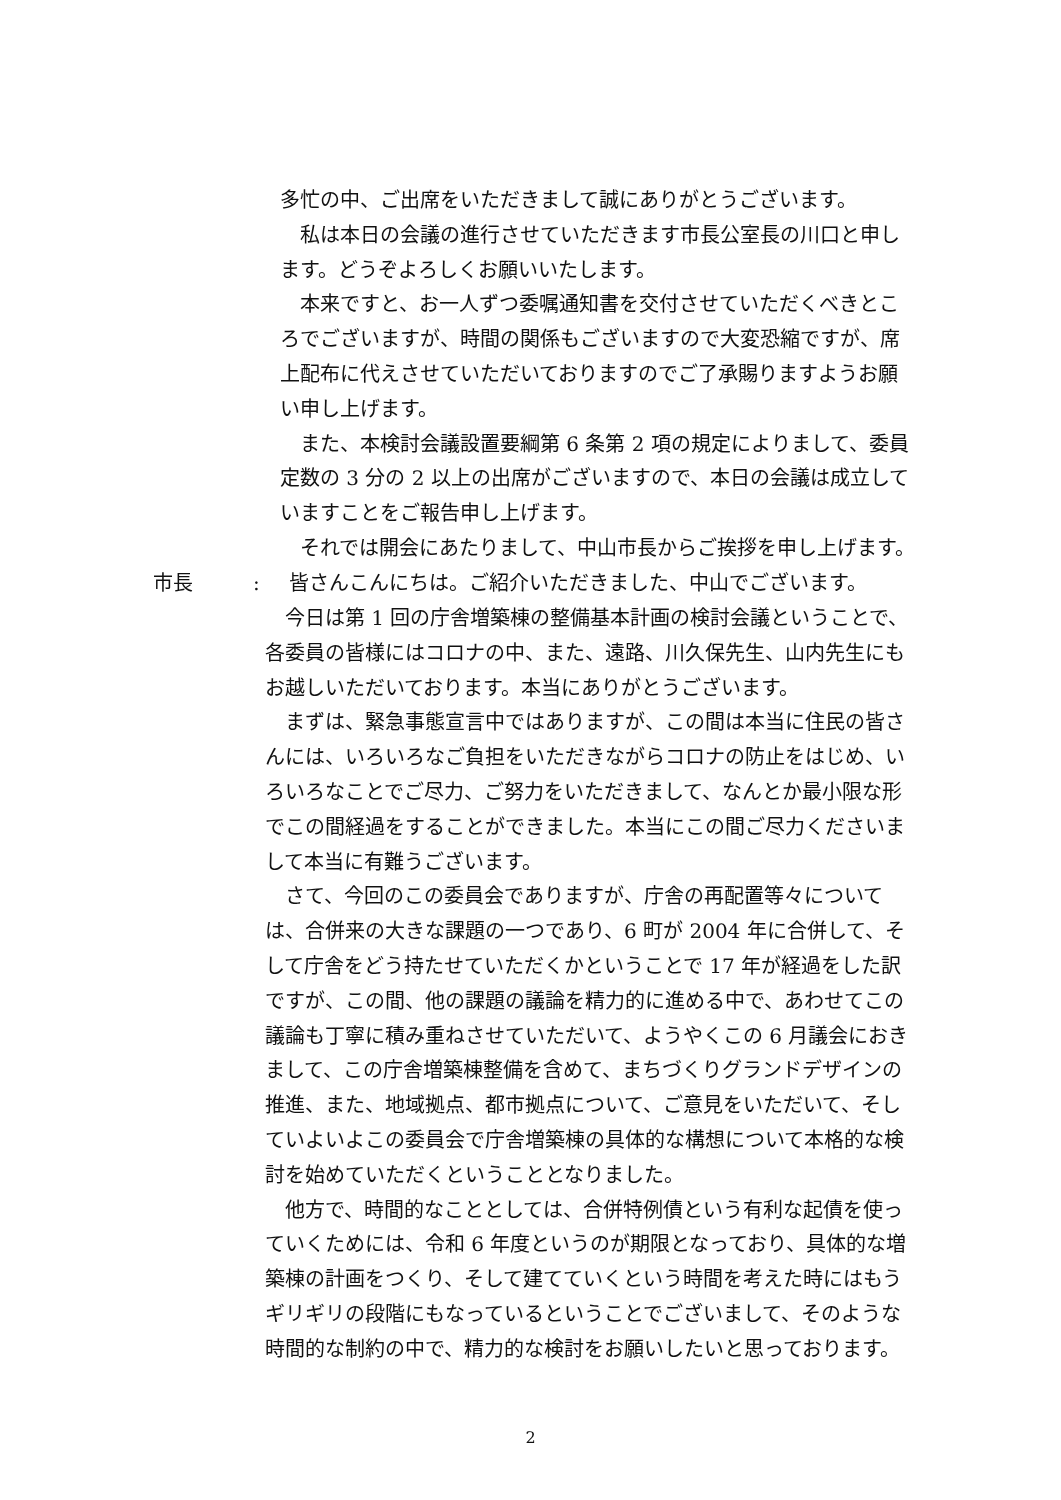多忙の中、ご出席をいただきまして誠にありがとうございます。
　私は本日の会議の進行させていただきます市長公室長の川口と申します。どうぞよろしくお願いいたします。
　本来ですと、お一人ずつ委嘱通知書を交付させていただくべきところでございますが、時間の関係もございますので大変恐縮ですが、席上配布に代えさせていただいておりますのでご了承賜りますようお願い申し上げます。
　また、本検討会議設置要綱第 6 条第 2 項の規定によりまして、委員定数の 3 分の 2 以上の出席がございますので、本日の会議は成立していますことをご報告申し上げます。
　それでは開会にあたりまして、中山市長からご挨拶を申し上げます。
市長:　皆さんこんにちは。ご紹介いただきました、中山でございます。
　今日は第 1 回の庁舎増築棟の整備基本計画の検討会議ということで、各委員の皆様にはコロナの中、また、遠路、川久保先生、山内先生にもお越しいただいております。本当にありがとうございます。
　まずは、緊急事態宣言中ではありますが、この間は本当に住民の皆さんには、いろいろなご負担をいただきながらコロナの防止をはじめ、いろいろなことでご尽力、ご努力をいただきまして、なんとか最小限な形でこの間経過をすることができました。本当にこの間ご尽力くださいまして本当に有難うございます。
　さて、今回のこの委員会でありますが、庁舎の再配置等々については、合併来の大きな課題の一つであり、6 町が 2004 年に合併して、そして庁舎をどう持たせていただくかということで 17 年が経過をした訳ですが、この間、他の課題の議論を精力的に進める中で、あわせてこの議論も丁寧に積み重ねさせていただいて、ようやくこの 6 月議会におきまして、この庁舎増築棟整備を含めて、まちづくりグランドデザインの推進、また、地域拠点、都市拠点について、ご意見をいただいて、そしていよいよこの委員会で庁舎増築棟の具体的な構想について本格的な検討を始めていただくということとなりました。
　他方で、時間的なこととしては、合併特例債という有利な起債を使っていくためには、令和 6 年度というのが期限となっており、具体的な増築棟の計画をつくり、そして建てていくという時間を考えた時にはもうギリギリの段階にもなっているということでございまして、そのような時間的な制約の中で、精力的な検討をお願いしたいと思っております。
2